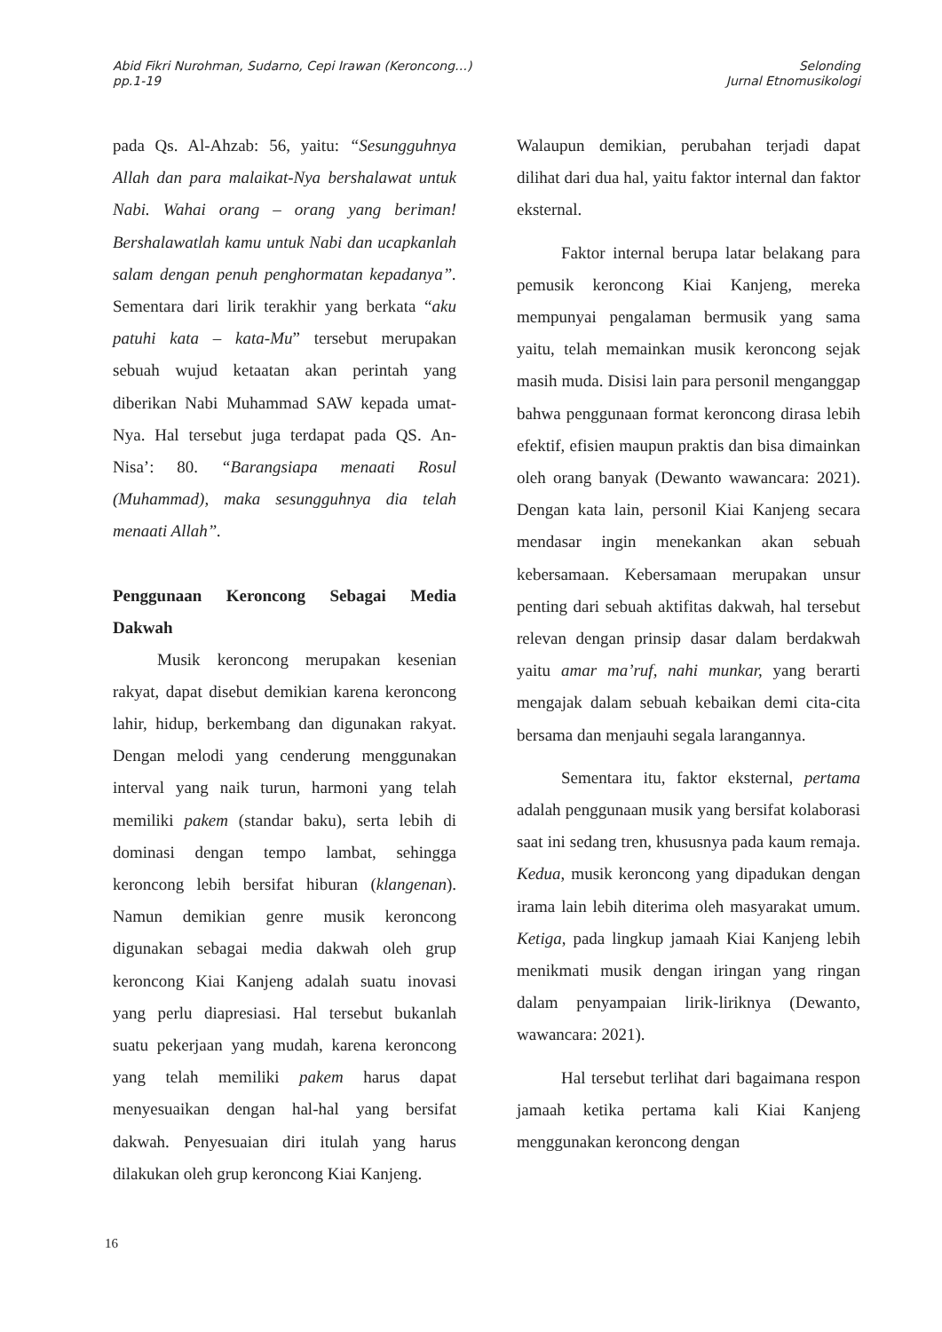Abid Fikri Nurohman, Sudarno, Cepi Irawan (Keroncong…)
pp.1-19
Selonding
Jurnal Etnomusikologi
pada Qs. Al-Ahzab: 56, yaitu: “Sesungguhnya Allah dan para malaikat-Nya bershalawat untuk Nabi. Wahai orang – orang yang beriman! Bershalawatlah kamu untuk Nabi dan ucapkanlah salam dengan penuh penghormatan kepadanya”. Sementara dari lirik terakhir yang berkata “aku patuhi kata – kata-Mu” tersebut merupakan sebuah wujud ketaatan akan perintah yang diberikan Nabi Muhammad SAW kepada umat-Nya. Hal tersebut juga terdapat pada QS. An-Nisa’: 80. “Barangsiapa menaati Rosul (Muhammad), maka sesungguhnya dia telah menaati Allah”.
Penggunaan Keroncong Sebagai Media Dakwah
Musik keroncong merupakan kesenian rakyat, dapat disebut demikian karena keroncong lahir, hidup, berkembang dan digunakan rakyat. Dengan melodi yang cenderung menggunakan interval yang naik turun, harmoni yang telah memiliki pakem (standar baku), serta lebih di dominasi dengan tempo lambat, sehingga keroncong lebih bersifat hiburan (klangenan). Namun demikian genre musik keroncong digunakan sebagai media dakwah oleh grup keroncong Kiai Kanjeng adalah suatu inovasi yang perlu diapresiasi. Hal tersebut bukanlah suatu pekerjaan yang mudah, karena keroncong yang telah memiliki pakem harus dapat menyesuaikan dengan hal-hal yang bersifat dakwah. Penyesuaian diri itulah yang harus dilakukan oleh grup keroncong Kiai Kanjeng.
Walaupun demikian, perubahan terjadi dapat dilihat dari dua hal, yaitu faktor internal dan faktor eksternal.
Faktor internal berupa latar belakang para pemusik keroncong Kiai Kanjeng, mereka mempunyai pengalaman bermusik yang sama yaitu, telah memainkan musik keroncong sejak masih muda. Disisi lain para personil menganggap bahwa penggunaan format keroncong dirasa lebih efektif, efisien maupun praktis dan bisa dimainkan oleh orang banyak (Dewanto wawancara: 2021). Dengan kata lain, personil Kiai Kanjeng secara mendasar ingin menekankan akan sebuah kebersamaan. Kebersamaan merupakan unsur penting dari sebuah aktifitas dakwah, hal tersebut relevan dengan prinsip dasar dalam berdakwah yaitu amar ma’ruf, nahi munkar, yang berarti mengajak dalam sebuah kebaikan demi cita-cita bersama dan menjauhi segala larangannya.
Sementara itu, faktor eksternal, pertama adalah penggunaan musik yang bersifat kolaborasi saat ini sedang tren, khususnya pada kaum remaja. Kedua, musik keroncong yang dipadukan dengan irama lain lebih diterima oleh masyarakat umum. Ketiga, pada lingkup jamaah Kiai Kanjeng lebih menikmati musik dengan iringan yang ringan dalam penyampaian lirik-liriknya (Dewanto, wawancara: 2021).
Hal tersebut terlihat dari bagaimana respon jamaah ketika pertama kali Kiai Kanjeng menggunakan keroncong dengan
16